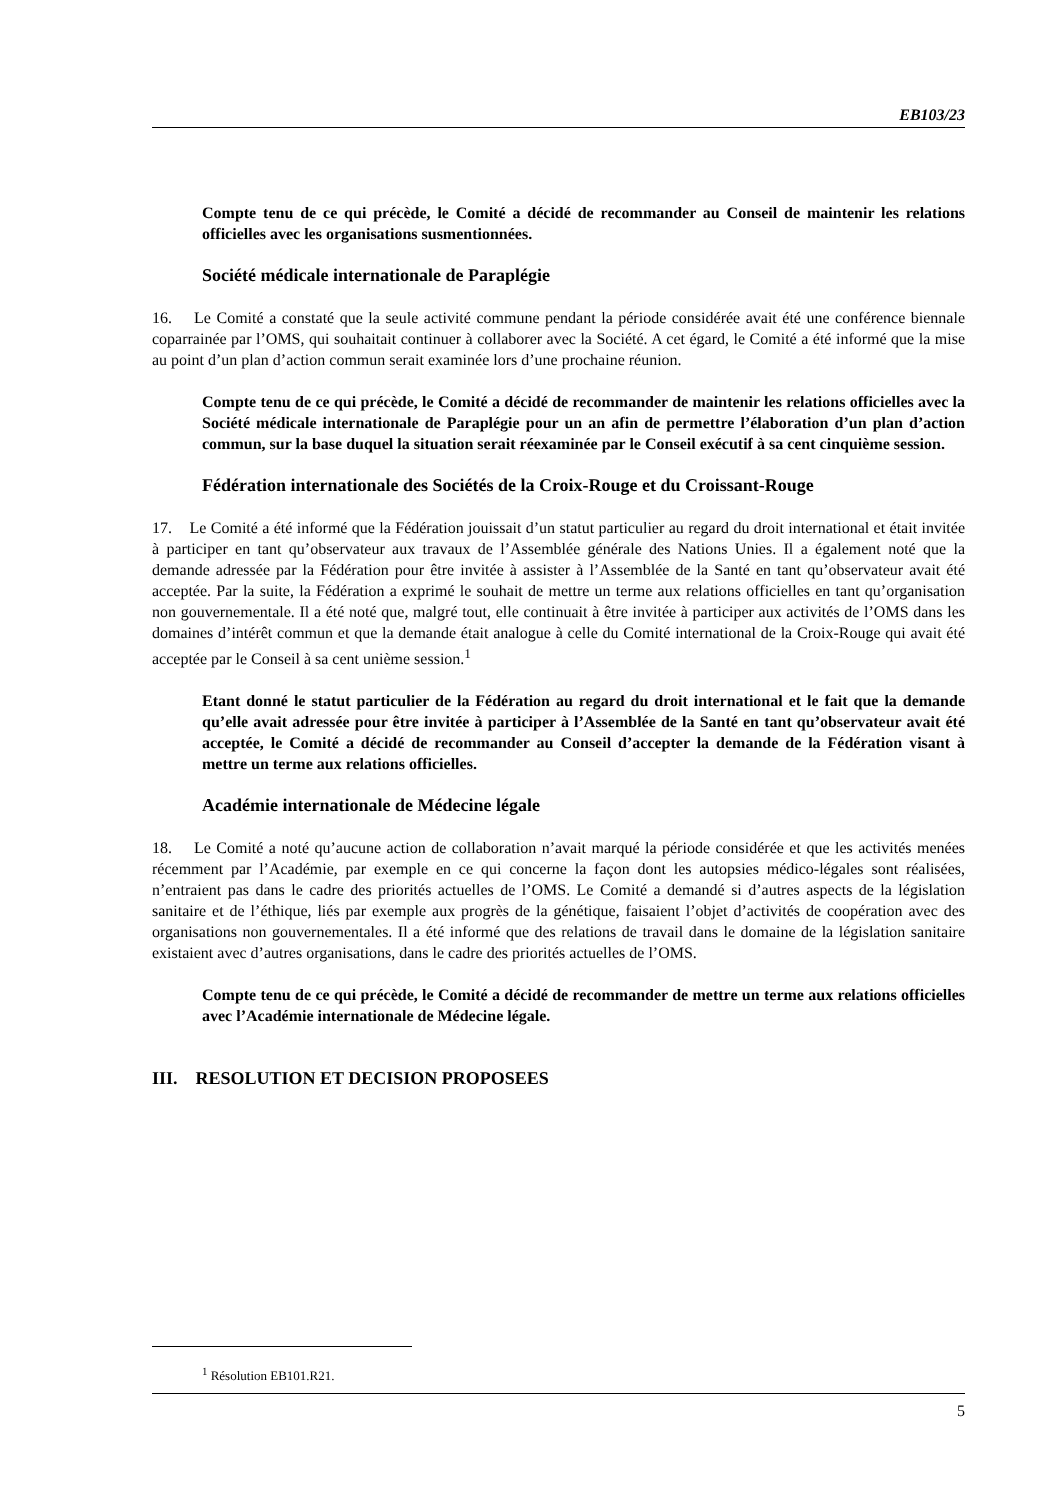EB103/23
Compte tenu de ce qui précède, le Comité a décidé de recommander au Conseil de maintenir les relations officielles avec les organisations susmentionnées.
Société médicale internationale de Paraplégie
16. Le Comité a constaté que la seule activité commune pendant la période considérée avait été une conférence biennale coparrainée par l’OMS, qui souhaitait continuer à collaborer avec la Société. A cet égard, le Comité a été informé que la mise au point d’un plan d’action commun serait examinée lors d’une prochaine réunion.
Compte tenu de ce qui précède, le Comité a décidé de recommander de maintenir les relations officielles avec la Société médicale internationale de Paraplégie pour un an afin de permettre l’élaboration d’un plan d’action commun, sur la base duquel la situation serait réexaminée par le Conseil exécutif à sa cent cinquième session.
Fédération internationale des Sociétés de la Croix-Rouge et du Croissant-Rouge
17. Le Comité a été informé que la Fédération jouissait d’un statut particulier au regard du droit international et était invitée à participer en tant qu’observateur aux travaux de l’Assemblée générale des Nations Unies. Il a également noté que la demande adressée par la Fédération pour être invitée à assister à l’Assemblée de la Santé en tant qu’observateur avait été acceptée. Par la suite, la Fédération a exprimé le souhait de mettre un terme aux relations officielles en tant qu’organisation non gouvernementale. Il a été noté que, malgré tout, elle continuait à être invitée à participer aux activités de l’OMS dans les domaines d’intérêt commun et que la demande était analogue à celle du Comité international de la Croix-Rouge qui avait été acceptée par le Conseil à sa cent unième session.<sup>1</sup>
Etant donné le statut particulier de la Fédération au regard du droit international et le fait que la demande qu’elle avait adressée pour être invitée à participer à l’Assemblée de la Santé en tant qu’observateur avait été acceptée, le Comité a décidé de recommander au Conseil d’accepter la demande de la Fédération visant à mettre un terme aux relations officielles.
Académie internationale de Médecine légale
18. Le Comité a noté qu’aucune action de collaboration n’avait marqué la période considérée et que les activités menées récemment par l’Académie, par exemple en ce qui concerne la façon dont les autopsies médico-légales sont réalisées, n’entraient pas dans le cadre des priorités actuelles de l’OMS. Le Comité a demandé si d’autres aspects de la législation sanitaire et de l’éthique, liés par exemple aux progrès de la génétique, faisaient l’objet d’activités de coopération avec des organisations non gouvernementales. Il a été informé que des relations de travail dans le domaine de la législation sanitaire existaient avec d’autres organisations, dans le cadre des priorités actuelles de l’OMS.
Compte tenu de ce qui précède, le Comité a décidé de recommander de mettre un terme aux relations officielles avec l’Académie internationale de Médecine légale.
III. RESOLUTION ET DECISION PROPOSEES
<sup>1</sup> Résolution EB101.R21.
5